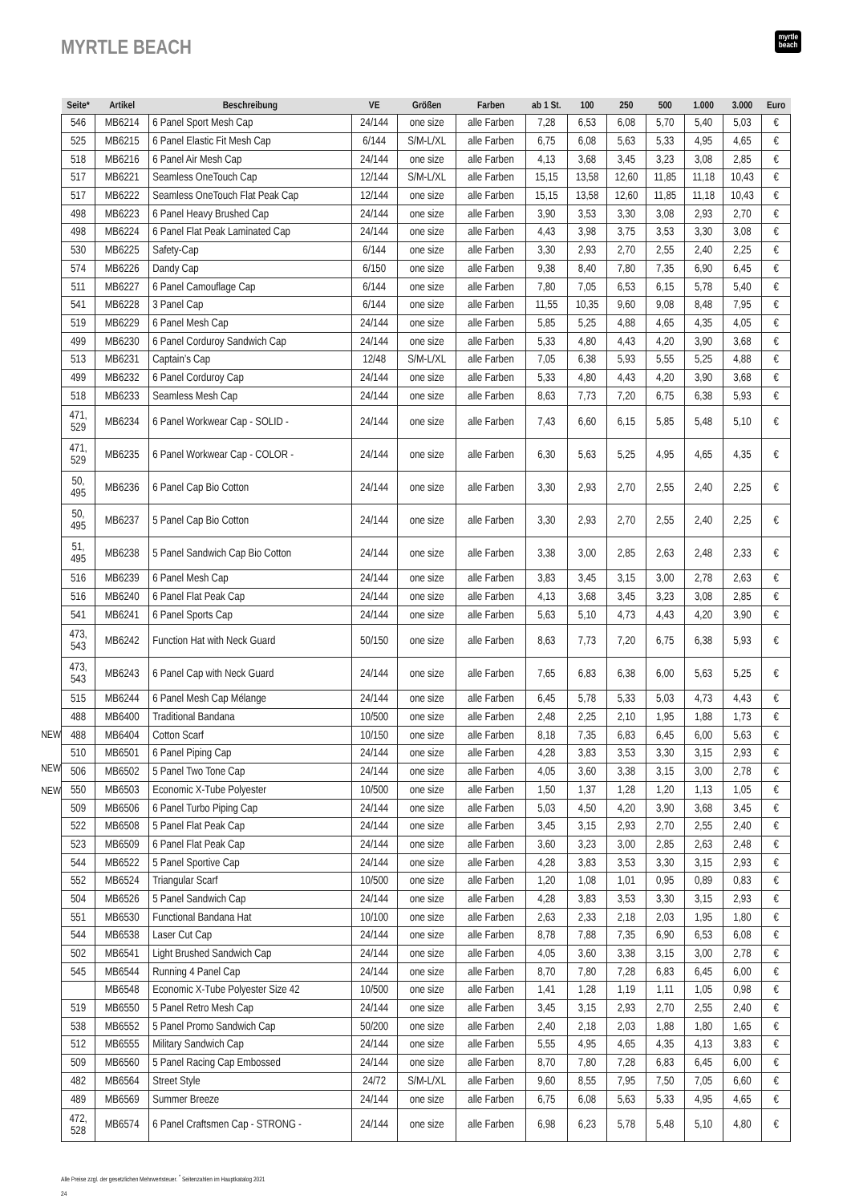MYRTLE BEACH
myrtle
beach
NEW
NEW
NEW
| Seite* | Artikel | Beschreibung | VE | Größen | Farben | ab 1 St. | 100 | 250 | 500 | 1.000 | 3.000 | Euro |
| --- | --- | --- | --- | --- | --- | --- | --- | --- | --- | --- | --- | --- |
| 546 | MB6214 | 6 Panel Sport Mesh Cap | 24/144 | one size | alle Farben | 7,28 | 6,53 | 6,08 | 5,70 | 5,40 | 5,03 | € |
| 525 | MB6215 | 6 Panel Elastic Fit Mesh Cap | 6/144 | S/M-L/XL | alle Farben | 6,75 | 6,08 | 5,63 | 5,33 | 4,95 | 4,65 | € |
| 518 | MB6216 | 6 Panel Air Mesh Cap | 24/144 | one size | alle Farben | 4,13 | 3,68 | 3,45 | 3,23 | 3,08 | 2,85 | € |
| 517 | MB6221 | Seamless OneTouch Cap | 12/144 | S/M-L/XL | alle Farben | 15,15 | 13,58 | 12,60 | 11,85 | 11,18 | 10,43 | € |
| 517 | MB6222 | Seamless OneTouch Flat Peak Cap | 12/144 | one size | alle Farben | 15,15 | 13,58 | 12,60 | 11,85 | 11,18 | 10,43 | € |
| 498 | MB6223 | 6 Panel Heavy Brushed Cap | 24/144 | one size | alle Farben | 3,90 | 3,53 | 3,30 | 3,08 | 2,93 | 2,70 | € |
| 498 | MB6224 | 6 Panel Flat Peak Laminated Cap | 24/144 | one size | alle Farben | 4,43 | 3,98 | 3,75 | 3,53 | 3,30 | 3,08 | € |
| 530 | MB6225 | Safety-Cap | 6/144 | one size | alle Farben | 3,30 | 2,93 | 2,70 | 2,55 | 2,40 | 2,25 | € |
| 574 | MB6226 | Dandy Cap | 6/150 | one size | alle Farben | 9,38 | 8,40 | 7,80 | 7,35 | 6,90 | 6,45 | € |
| 511 | MB6227 | 6 Panel Camouflage Cap | 6/144 | one size | alle Farben | 7,80 | 7,05 | 6,53 | 6,15 | 5,78 | 5,40 | € |
| 541 | MB6228 | 3 Panel Cap | 6/144 | one size | alle Farben | 11,55 | 10,35 | 9,60 | 9,08 | 8,48 | 7,95 | € |
| 519 | MB6229 | 6 Panel Mesh Cap | 24/144 | one size | alle Farben | 5,85 | 5,25 | 4,88 | 4,65 | 4,35 | 4,05 | € |
| 499 | MB6230 | 6 Panel Corduroy Sandwich Cap | 24/144 | one size | alle Farben | 5,33 | 4,80 | 4,43 | 4,20 | 3,90 | 3,68 | € |
| 513 | MB6231 | Captain’s Cap | 12/48 | S/M-L/XL | alle Farben | 7,05 | 6,38 | 5,93 | 5,55 | 5,25 | 4,88 | € |
| 499 | MB6232 | 6 Panel Corduroy Cap | 24/144 | one size | alle Farben | 5,33 | 4,80 | 4,43 | 4,20 | 3,90 | 3,68 | € |
| 518 | MB6233 | Seamless Mesh Cap | 24/144 | one size | alle Farben | 8,63 | 7,73 | 7,20 | 6,75 | 6,38 | 5,93 | € |
| 471, 529 | MB6234 | 6 Panel Workwear Cap - SOLID - | 24/144 | one size | alle Farben | 7,43 | 6,60 | 6,15 | 5,85 | 5,48 | 5,10 | € |
| 471, 529 | MB6235 | 6 Panel Workwear Cap - COLOR - | 24/144 | one size | alle Farben | 6,30 | 5,63 | 5,25 | 4,95 | 4,65 | 4,35 | € |
| 50, 495 | MB6236 | 6 Panel Cap Bio Cotton | 24/144 | one size | alle Farben | 3,30 | 2,93 | 2,70 | 2,55 | 2,40 | 2,25 | € |
| 50, 495 | MB6237 | 5 Panel Cap Bio Cotton | 24/144 | one size | alle Farben | 3,30 | 2,93 | 2,70 | 2,55 | 2,40 | 2,25 | € |
| 51, 495 | MB6238 | 5 Panel Sandwich Cap Bio Cotton | 24/144 | one size | alle Farben | 3,38 | 3,00 | 2,85 | 2,63 | 2,48 | 2,33 | € |
| 516 | MB6239 | 6 Panel Mesh Cap | 24/144 | one size | alle Farben | 3,83 | 3,45 | 3,15 | 3,00 | 2,78 | 2,63 | € |
| 516 | MB6240 | 6 Panel Flat Peak Cap | 24/144 | one size | alle Farben | 4,13 | 3,68 | 3,45 | 3,23 | 3,08 | 2,85 | € |
| 541 | MB6241 | 6 Panel Sports Cap | 24/144 | one size | alle Farben | 5,63 | 5,10 | 4,73 | 4,43 | 4,20 | 3,90 | € |
| 473, 543 | MB6242 | Function Hat with Neck Guard | 50/150 | one size | alle Farben | 8,63 | 7,73 | 7,20 | 6,75 | 6,38 | 5,93 | € |
| 473, 543 | MB6243 | 6 Panel Cap with Neck Guard | 24/144 | one size | alle Farben | 7,65 | 6,83 | 6,38 | 6,00 | 5,63 | 5,25 | € |
| 515 | MB6244 | 6 Panel Mesh Cap Mélange | 24/144 | one size | alle Farben | 6,45 | 5,78 | 5,33 | 5,03 | 4,73 | 4,43 | € |
| 488 | MB6400 | Traditional Bandana | 10/500 | one size | alle Farben | 2,48 | 2,25 | 2,10 | 1,95 | 1,88 | 1,73 | € |
| 488 | MB6404 | Cotton Scarf | 10/150 | one size | alle Farben | 8,18 | 7,35 | 6,83 | 6,45 | 6,00 | 5,63 | € |
| 510 | MB6501 | 6 Panel Piping Cap | 24/144 | one size | alle Farben | 4,28 | 3,83 | 3,53 | 3,30 | 3,15 | 2,93 | € |
| 506 | MB6502 | 5 Panel Two Tone Cap | 24/144 | one size | alle Farben | 4,05 | 3,60 | 3,38 | 3,15 | 3,00 | 2,78 | € |
| 550 | MB6503 | Economic X-Tube Polyester | 10/500 | one size | alle Farben | 1,50 | 1,37 | 1,28 | 1,20 | 1,13 | 1,05 | € |
| 509 | MB6506 | 6 Panel Turbo Piping Cap | 24/144 | one size | alle Farben | 5,03 | 4,50 | 4,20 | 3,90 | 3,68 | 3,45 | € |
| 522 | MB6508 | 5 Panel Flat Peak Cap | 24/144 | one size | alle Farben | 3,45 | 3,15 | 2,93 | 2,70 | 2,55 | 2,40 | € |
| 523 | MB6509 | 6 Panel Flat Peak Cap | 24/144 | one size | alle Farben | 3,60 | 3,23 | 3,00 | 2,85 | 2,63 | 2,48 | € |
| 544 | MB6522 | 5 Panel Sportive Cap | 24/144 | one size | alle Farben | 4,28 | 3,83 | 3,53 | 3,30 | 3,15 | 2,93 | € |
| 552 | MB6524 | Triangular Scarf | 10/500 | one size | alle Farben | 1,20 | 1,08 | 1,01 | 0,95 | 0,89 | 0,83 | € |
| 504 | MB6526 | 5 Panel Sandwich Cap | 24/144 | one size | alle Farben | 4,28 | 3,83 | 3,53 | 3,30 | 3,15 | 2,93 | € |
| 551 | MB6530 | Functional Bandana Hat | 10/100 | one size | alle Farben | 2,63 | 2,33 | 2,18 | 2,03 | 1,95 | 1,80 | € |
| 544 | MB6538 | Laser Cut Cap | 24/144 | one size | alle Farben | 8,78 | 7,88 | 7,35 | 6,90 | 6,53 | 6,08 | € |
| 502 | MB6541 | Light Brushed Sandwich Cap | 24/144 | one size | alle Farben | 4,05 | 3,60 | 3,38 | 3,15 | 3,00 | 2,78 | € |
| 545 | MB6544 | Running 4 Panel Cap | 24/144 | one size | alle Farben | 8,70 | 7,80 | 7,28 | 6,83 | 6,45 | 6,00 | € |
| | MB6548 | Economic X-Tube Polyester Size 42 | 10/500 | one size | alle Farben | 1,41 | 1,28 | 1,19 | 1,11 | 1,05 | 0,98 | € |
| 519 | MB6550 | 5 Panel Retro Mesh Cap | 24/144 | one size | alle Farben | 3,45 | 3,15 | 2,93 | 2,70 | 2,55 | 2,40 | € |
| 538 | MB6552 | 5 Panel Promo Sandwich Cap | 50/200 | one size | alle Farben | 2,40 | 2,18 | 2,03 | 1,88 | 1,80 | 1,65 | € |
| 512 | MB6555 | Military Sandwich Cap | 24/144 | one size | alle Farben | 5,55 | 4,95 | 4,65 | 4,35 | 4,13 | 3,83 | € |
| 509 | MB6560 | 5 Panel Racing Cap Embossed | 24/144 | one size | alle Farben | 8,70 | 7,80 | 7,28 | 6,83 | 6,45 | 6,00 | € |
| 482 | MB6564 | Street Style | 24/72 | S/M-L/XL | alle Farben | 9,60 | 8,55 | 7,95 | 7,50 | 7,05 | 6,60 | € |
| 489 | MB6569 | Summer Breeze | 24/144 | one size | alle Farben | 6,75 | 6,08 | 5,63 | 5,33 | 4,95 | 4,65 | € |
| 472, 528 | MB6574 | 6 Panel Craftsmen Cap - STRONG - | 24/144 | one size | alle Farben | 6,98 | 6,23 | 5,78 | 5,48 | 5,10 | 4,80 | € |
Alle Preise zzgl. der gesetzlichen Mehrwertsteuer. <sup>*</sup> Seitenzahlen im Hauptkatalog 2021
24